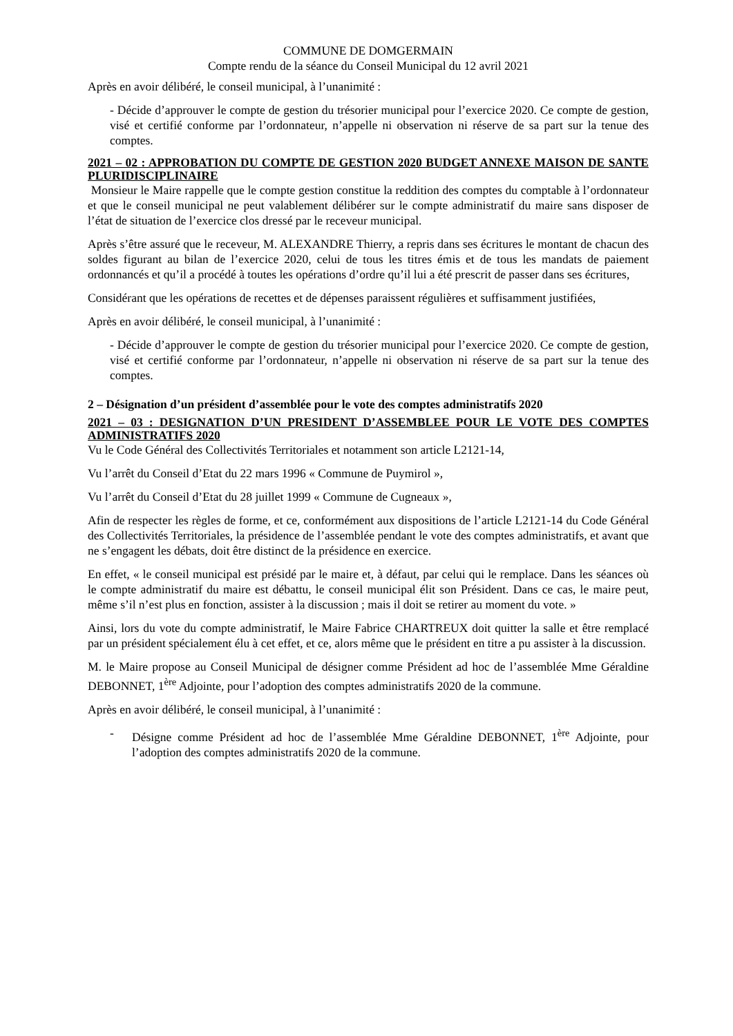COMMUNE DE DOMGERMAIN
Compte rendu de la séance du Conseil Municipal du 12 avril 2021
Après en avoir délibéré, le conseil municipal, à l’unanimité :
- Décide d’approuver le compte de gestion du trésorier municipal pour l’exercice 2020. Ce compte de gestion, visé et certifié conforme par l’ordonnateur, n’appelle ni observation ni réserve de sa part sur la tenue des comptes.
2021 – 02 : APPROBATION DU COMPTE DE GESTION 2020 BUDGET ANNEXE MAISON DE SANTE PLURIDISCIPLINAIRE
Monsieur le Maire rappelle que le compte gestion constitue la reddition des comptes du comptable à l’ordonnateur et que le conseil municipal ne peut valablement délibérer sur le compte administratif du maire sans disposer de l’état de situation de l’exercice clos dressé par le receveur municipal.
Après s’être assuré que le receveur, M. ALEXANDRE Thierry, a repris dans ses écritures le montant de chacun des soldes figurant au bilan de l’exercice 2020, celui de tous les titres émis et de tous les mandats de paiement ordonnancés et qu’il a procédé à toutes les opérations d’ordre qu’il lui a été prescrit de passer dans ses écritures,
Considérant que les opérations de recettes et de dépenses paraissent régulières et suffisamment justifiées,
Après en avoir délibéré, le conseil municipal, à l’unanimité :
- Décide d’approuver le compte de gestion du trésorier municipal pour l’exercice 2020. Ce compte de gestion, visé et certifié conforme par l’ordonnateur, n’appelle ni observation ni réserve de sa part sur la tenue des comptes.
2 – Désignation d’un président d’assemblée pour le vote des comptes administratifs 2020
2021 – 03 : DESIGNATION D’UN PRESIDENT D’ASSEMBLEE POUR LE VOTE DES COMPTES ADMINISTRATIFS 2020
Vu le Code Général des Collectivités Territoriales et notamment son article L2121-14,
Vu l’arrêt du Conseil d’Etat du 22 mars 1996 « Commune de Puymirol »,
Vu l’arrêt du Conseil d’Etat du 28 juillet 1999 « Commune de Cugneaux »,
Afin de respecter les règles de forme, et ce, conformément aux dispositions de l’article L2121-14 du Code Général des Collectivités Territoriales, la présidence de l’assemblée pendant le vote des comptes administratifs, et avant que ne s’engagent les débats, doit être distinct de la présidence en exercice.
En effet, « le conseil municipal est présidé par le maire et, à défaut, par celui qui le remplace. Dans les séances où le compte administratif du maire est débattu, le conseil municipal élit son Président. Dans ce cas, le maire peut, même s’il n’est plus en fonction, assister à la discussion ; mais il doit se retirer au moment du vote. »
Ainsi, lors du vote du compte administratif, le Maire Fabrice CHARTREUX doit quitter la salle et être remplacé par un président spécialement élu à cet effet, et ce, alors même que le président en titre a pu assister à la discussion.
M. le Maire propose au Conseil Municipal de désigner comme Président ad hoc de l’assemblée Mme Géraldine DEBONNET, 1<sup>ère</sup> Adjointe, pour l’adoption des comptes administratifs 2020 de la commune.
Après en avoir délibéré, le conseil municipal, à l’unanimité :
- Désigne comme Président ad hoc de l’assemblée Mme Géraldine DEBONNET, 1<sup>ère</sup> Adjointe, pour l’adoption des comptes administratifs 2020 de la commune.